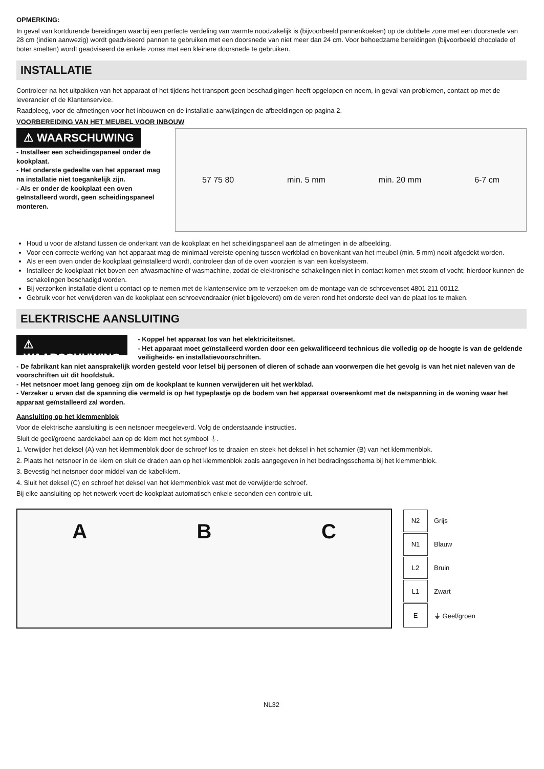OPMERKING:
In geval van kortdurende bereidingen waarbij een perfecte verdeling van warmte noodzakelijk is (bijvoorbeeld pannenkoeken) op de dubbele zone met een doorsnede van 28 cm (indien aanwezig) wordt geadviseerd pannen te gebruiken met een doorsnede van niet meer dan 24 cm. Voor behoedzame bereidingen (bijvoorbeeld chocolade of boter smelten) wordt geadviseerd de enkele zones met een kleinere doorsnede te gebruiken.
INSTALLATIE
Controleer na het uitpakken van het apparaat of het tijdens het transport geen beschadigingen heeft opgelopen en neem, in geval van problemen, contact op met de leverancier of de Klantenservice.
Raadpleeg, voor de afmetingen voor het inbouwen en de installatie-aanwijzingen de afbeeldingen op pagina 2.
VOORBEREIDING VAN HET MEUBEL VOOR INBOUW
⚠ WAARSCHUWING
- Installeer een scheidingspaneel onder de kookplaat.
- Het onderste gedeelte van het apparaat mag na installatie niet toegankelijk zijn.
- Als er onder de kookplaat een oven geïnstalleerd wordt, geen scheidingspaneel monteren.
57 75 80 min. 5 mm min. 20 mm 6-7 cm
Houd u voor de afstand tussen de onderkant van de kookplaat en het scheidingspaneel aan de afmetingen in de afbeelding.
Voor een correcte werking van het apparaat mag de minimaal vereiste opening tussen werkblad en bovenkant van het meubel (min. 5 mm) nooit afgedekt worden.
Als er een oven onder de kookplaat geïnstalleerd wordt, controleer dan of de oven voorzien is van een koelsysteem.
Installeer de kookplaat niet boven een afwasmachine of wasmachine, zodat de elektronische schakelingen niet in contact komen met stoom of vocht; hierdoor kunnen de schakelingen beschadigd worden.
Bij verzonken installatie dient u contact op te nemen met de klantenservice om te verzoeken om de montage van de schroevenset 4801 211 00112.
Gebruik voor het verwijderen van de kookplaat een schroevendraaier (niet bijgeleverd) om de veren rond het onderste deel van de plaat los te maken.
ELEKTRISCHE AANSLUITING
⚠ WAARSCHUWING
- Koppel het apparaat los van het elektriciteitsnet.
- Het apparaat moet geïnstalleerd worden door een gekwalificeerd technicus die volledig op de hoogte is van de geldende veiligheids- en installatievoorschriften.
- De fabrikant kan niet aansprakelijk worden gesteld voor letsel bij personen of dieren of schade aan voorwerpen die het gevolg is van het niet naleven van de voorschriften uit dit hoofdstuk.
- Het netsnoer moet lang genoeg zijn om de kookplaat te kunnen verwijderen uit het werkblad.
- Verzeker u ervan dat de spanning die vermeld is op het typeplaatje op de bodem van het apparaat overeenkomt met de netspanning in de woning waar het apparaat geïnstalleerd zal worden.
Aansluiting op het klemmenblok
Voor de elektrische aansluiting is een netsnoer meegeleverd. Volg de onderstaande instructies.
Sluit de geel/groene aardekabel aan op de klem met het symbool ⏚.
1. Verwijder het deksel (A) van het klemmenblok door de schroef los te draaien en steek het deksel in het scharnier (B) van het klemmenblok.
2. Plaats het netsnoer in de klem en sluit de draden aan op het klemmenblok zoals aangegeven in het bedradingsschema bij het klemmenblok.
3. Bevestig het netsnoer door middel van de kabelklem.
4. Sluit het deksel (C) en schroef het deksel van het klemmenblok vast met de verwijderde schroef.
Bij elke aansluiting op het netwerk voert de kookplaat automatisch enkele seconden een controle uit.
A B C
| N2 | Grijs |
| N1 | Blauw |
| L2 | Bruin |
| L1 | Zwart |
| E | ⏚ Geel/groen |
NL32